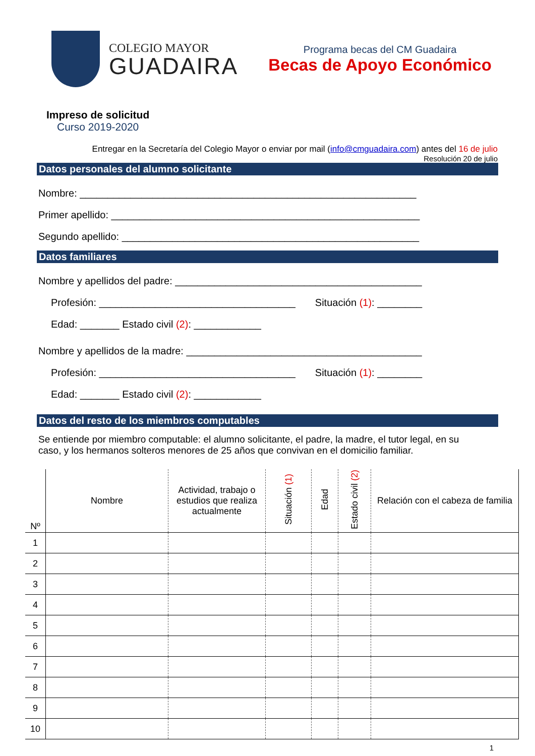COLEGIO MAYOR
GUADAIRA
Programa becas del CM Guadaira
Becas de Apoyo Económico
Impreso de solicitud
Curso 2019-2020
Entregar en la Secretaría del Colegio Mayor o enviar por mail (info@cmguadaira.com) antes del 16 de julio
Resolución 20 de julio
Datos personales del alumno solicitante
Nombre: ____________________________________________________________
Primer apellido: _______________________________________________________
Segundo apellido: _____________________________________________________
Datos familiares
Nombre y apellidos del padre: ____________________________________________
Profesión: ___________________________________ Situación (1): ________
Edad: _______ Estado civil (2): ____________
Nombre y apellidos de la madre: __________________________________________
Profesión: ___________________________________ Situación (1): ________
Edad: _______ Estado civil (2): ____________
Datos del resto de los miembros computables
Se entiende por miembro computable: el alumno solicitante, el padre, la madre, el tutor legal, en su caso, y los hermanos solteros menores de 25 años que convivan en el domicilio familiar.
| Nº | Nombre | Actividad, trabajo o estudios que realiza actualmente | Situación (1) | Edad | Estado civil (2) | Relación con el cabeza de familia |
| --- | --- | --- | --- | --- | --- | --- |
| 1 | | | | | | |
| 2 | | | | | | |
| 3 | | | | | | |
| 4 | | | | | | |
| 5 | | | | | | |
| 6 | | | | | | |
| 7 | | | | | | |
| 8 | | | | | | |
| 9 | | | | | | |
| 10 | | | | | | |
1